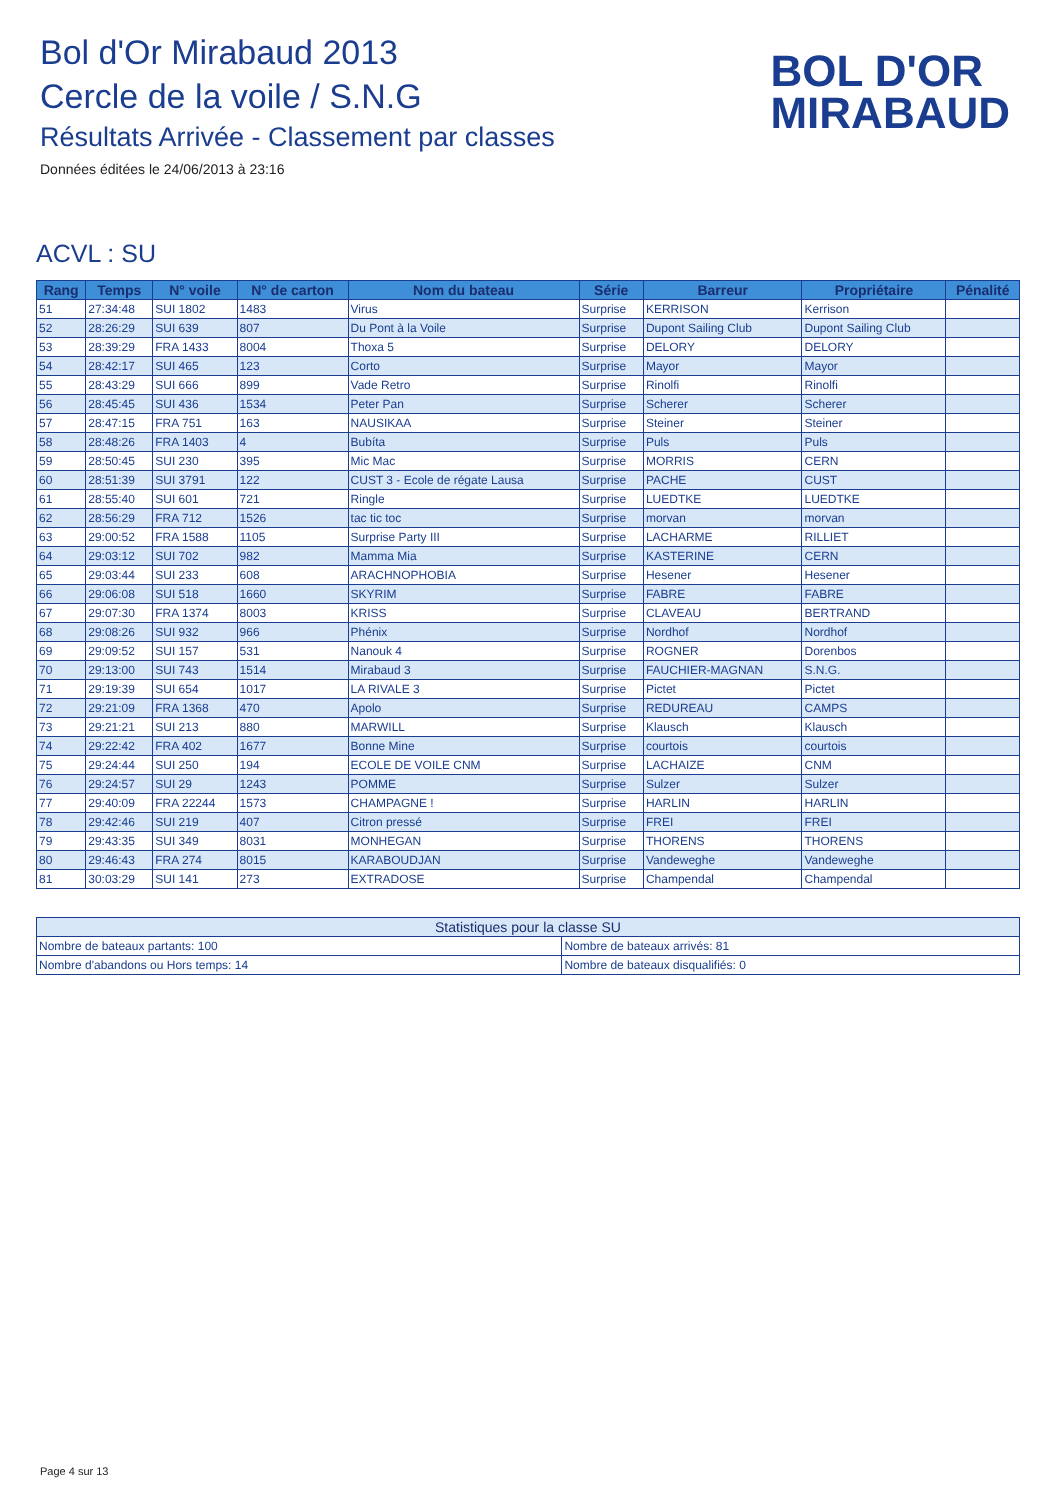Bol d'Or Mirabaud 2013
Cercle de la voile / S.N.G
Résultats Arrivée - Classement par classes
Données éditées le 24/06/2013 à 23:16
BOL D'OR
MIRABAUD
ACVL : SU
| Rang | Temps | N° voile | N° de carton | Nom du bateau | Série | Barreur | Propriétaire | Pénalité |
| --- | --- | --- | --- | --- | --- | --- | --- | --- |
| 51 | 27:34:48 | SUI 1802 | 1483 | Virus | Surprise | KERRISON | Kerrison | |
| 52 | 28:26:29 | SUI 639 | 807 | Du Pont à la Voile | Surprise | Dupont Sailing Club | Dupont Sailing Club | |
| 53 | 28:39:29 | FRA 1433 | 8004 | Thoxa 5 | Surprise | DELORY | DELORY | |
| 54 | 28:42:17 | SUI 465 | 123 | Corto | Surprise | Mayor | Mayor | |
| 55 | 28:43:29 | SUI 666 | 899 | Vade Retro | Surprise | Rinolfi | Rinolfi | |
| 56 | 28:45:45 | SUI 436 | 1534 | Peter Pan | Surprise | Scherer | Scherer | |
| 57 | 28:47:15 | FRA 751 | 163 | NAUSIKAA | Surprise | Steiner | Steiner | |
| 58 | 28:48:26 | FRA 1403 | 4 | Bubíta | Surprise | Puls | Puls | |
| 59 | 28:50:45 | SUI 230 | 395 | Mic Mac | Surprise | MORRIS | CERN | |
| 60 | 28:51:39 | SUI 3791 | 122 | CUST 3 - Ecole de régate Lausa | Surprise | PACHE | CUST | |
| 61 | 28:55:40 | SUI 601 | 721 | Ringle | Surprise | LUEDTKE | LUEDTKE | |
| 62 | 28:56:29 | FRA 712 | 1526 | tac tic toc | Surprise | morvan | morvan | |
| 63 | 29:00:52 | FRA 1588 | 1105 | Surprise Party III | Surprise | LACHARME | RILLIET | |
| 64 | 29:03:12 | SUI 702 | 982 | Mamma Mia | Surprise | KASTERINE | CERN | |
| 65 | 29:03:44 | SUI 233 | 608 | ARACHNOPHOBIA | Surprise | Hesener | Hesener | |
| 66 | 29:06:08 | SUI 518 | 1660 | SKYRIM | Surprise | FABRE | FABRE | |
| 67 | 29:07:30 | FRA 1374 | 8003 | KRISS | Surprise | CLAVEAU | BERTRAND | |
| 68 | 29:08:26 | SUI 932 | 966 | Phénix | Surprise | Nordhof | Nordhof | |
| 69 | 29:09:52 | SUI 157 | 531 | Nanouk 4 | Surprise | ROGNER | Dorenbos | |
| 70 | 29:13:00 | SUI 743 | 1514 | Mirabaud 3 | Surprise | FAUCHIER-MAGNAN | S.N.G. | |
| 71 | 29:19:39 | SUI 654 | 1017 | LA RIVALE 3 | Surprise | Pictet | Pictet | |
| 72 | 29:21:09 | FRA 1368 | 470 | Apolo | Surprise | REDUREAU | CAMPS | |
| 73 | 29:21:21 | SUI 213 | 880 | MARWILL | Surprise | Klausch | Klausch | |
| 74 | 29:22:42 | FRA 402 | 1677 | Bonne Mine | Surprise | courtois | courtois | |
| 75 | 29:24:44 | SUI 250 | 194 | ECOLE DE VOILE CNM | Surprise | LACHAIZE | CNM | |
| 76 | 29:24:57 | SUI 29 | 1243 | POMME | Surprise | Sulzer | Sulzer | |
| 77 | 29:40:09 | FRA 22244 | 1573 | CHAMPAGNE ! | Surprise | HARLIN | HARLIN | |
| 78 | 29:42:46 | SUI 219 | 407 | Citron pressé | Surprise | FREI | FREI | |
| 79 | 29:43:35 | SUI 349 | 8031 | MONHEGAN | Surprise | THORENS | THORENS | |
| 80 | 29:46:43 | FRA 274 | 8015 | KARABOUDJAN | Surprise | Vandeweghe | Vandeweghe | |
| 81 | 30:03:29 | SUI 141 | 273 | EXTRADOSE | Surprise | Champendal | Champendal | |
| Statistiques pour la classe SU | |
| --- | --- |
| Nombre de bateaux partants: 100 | Nombre de bateaux arrivés: 81 |
| Nombre d'abandons ou Hors temps: 14 | Nombre de bateaux disqualifiés: 0 |
Page 4 sur 13